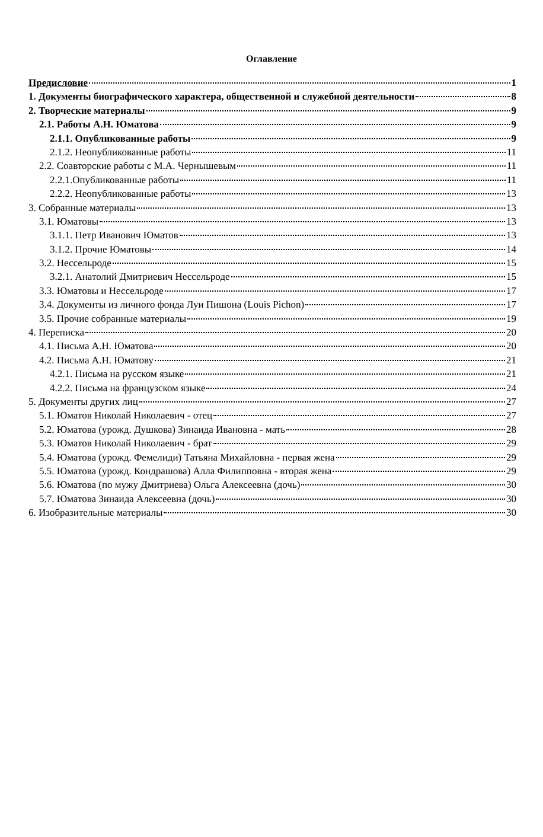Оглавление
Предисловие 1
1. Документы биографического характера, общественной и служебной деятельности 8
2. Творческие материалы 9
2.1. Работы А.Н. Юматова 9
2.1.1. Опубликованные работы 9
2.1.2. Неопубликованные работы 11
2.2. Соавторские работы с М.А. Чернышевым 11
2.2.1.Опубликованные работы 11
2.2.2. Неопубликованные работы 13
3. Собранные материалы 13
3.1. Юматовы 13
3.1.1. Петр Иванович Юматов 13
3.1.2. Прочие Юматовы 14
3.2. Нессельроде 15
3.2.1. Анатолий Дмитриевич Нессельроде 15
3.3. Юматовы и Нессельроде 17
3.4. Документы из личного фонда Луи Пишона (Louis Pichon) 17
3.5. Прочие собранные материалы 19
4. Переписка 20
4.1. Письма А.Н. Юматова 20
4.2. Письма А.Н. Юматову 21
4.2.1. Письма на русском языке 21
4.2.2. Письма на французском языке 24
5. Документы других лиц 27
5.1. Юматов Николай Николаевич - отец 27
5.2. Юматова (урожд. Душкова) Зинаида Ивановна - мать 28
5.3. Юматов Николай Николаевич - брат 29
5.4. Юматова (урожд. Фемелиди) Татьяна Михайловна - первая жена 29
5.5. Юматова (урожд. Кондрашова) Алла Филипповна - вторая жена 29
5.6. Юматова (по мужу Дмитриева) Ольга Алексеевна (дочь) 30
5.7. Юматова Зинаида Алексеевна (дочь) 30
6. Изобразительные материалы 30